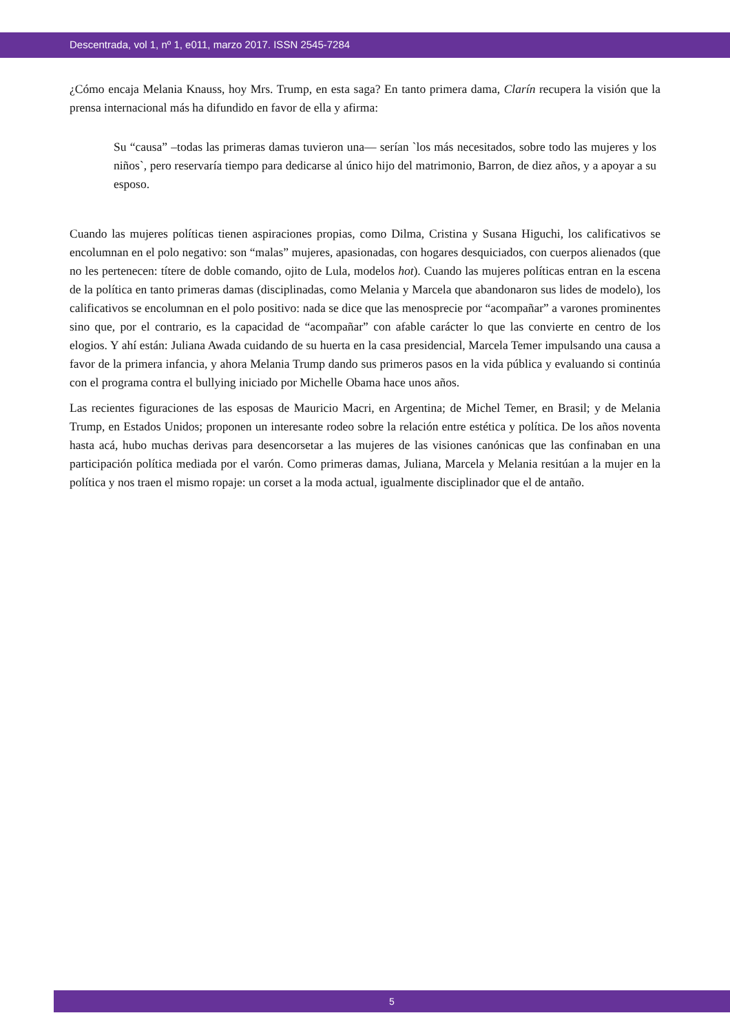Descentrada, vol 1, nº 1, e011, marzo 2017. ISSN 2545-7284
¿Cómo encaja Melania Knauss, hoy Mrs. Trump, en esta saga? En tanto primera dama, Clarín recupera la visión que la prensa internacional más ha difundido en favor de ella y afirma:
Su “causa” –todas las primeras damas tuvieron una— serían `los más necesitados, sobre todo las mujeres y los niños`, pero reservaría tiempo para dedicarse al único hijo del matrimonio, Barron, de diez años, y a apoyar a su esposo.
Cuando las mujeres políticas tienen aspiraciones propias, como Dilma, Cristina y Susana Higuchi, los calificativos se encolumnan en el polo negativo: son “malas” mujeres, apasionadas, con hogares desquiciados, con cuerpos alienados (que no les pertenecen: títere de doble comando, ojito de Lula, modelos hot). Cuando las mujeres políticas entran en la escena de la política en tanto primeras damas (disciplinadas, como Melania y Marcela que abandonaron sus lides de modelo), los calificativos se encolumnan en el polo positivo: nada se dice que las menosprecie por “acompañar” a varones prominentes sino que, por el contrario, es la capacidad de “acompañar” con afable carácter lo que las convierte en centro de los elogios. Y ahí están: Juliana Awada cuidando de su huerta en la casa presidencial, Marcela Temer impulsando una causa a favor de la primera infancia, y ahora Melania Trump dando sus primeros pasos en la vida pública y evaluando si continúa con el programa contra el bullying iniciado por Michelle Obama hace unos años.
Las recientes figuraciones de las esposas de Mauricio Macri, en Argentina; de Michel Temer, en Brasil; y de Melania Trump, en Estados Unidos; proponen un interesante rodeo sobre la relación entre estética y política. De los años noventa hasta acá, hubo muchas derivas para desencorsetar a las mujeres de las visiones canónicas que las confinaban en una participación política mediada por el varón. Como primeras damas, Juliana, Marcela y Melania resitúan a la mujer en la política y nos traen el mismo ropaje: un corset a la moda actual, igualmente disciplinador que el de antaño.
5